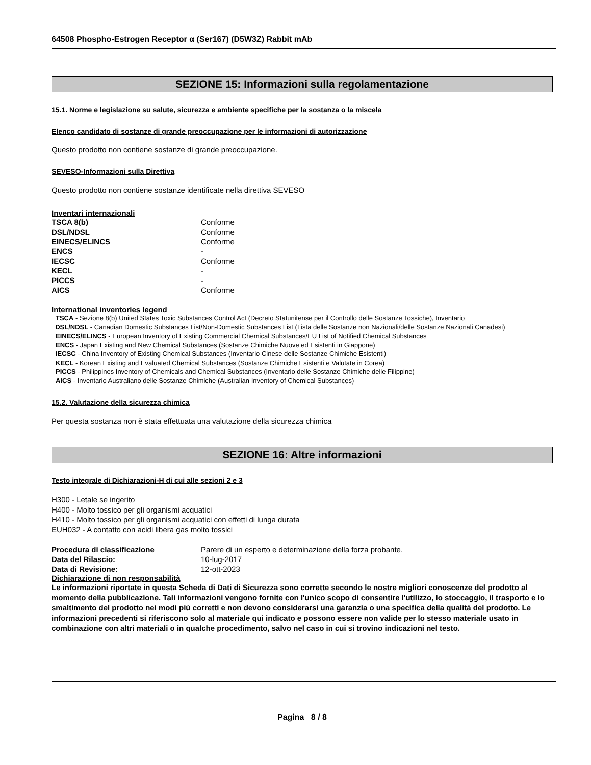64508 Phospho-Estrogen Receptor α (Ser167) (D5W3Z) Rabbit mAb
SEZIONE 15: Informazioni sulla regolamentazione
15.1. Norme e legislazione su salute, sicurezza e ambiente specifiche per la sostanza o la miscela
Elenco candidato di sostanze di grande preoccupazione per le informazioni di autorizzazione
Questo prodotto non contiene sostanze di grande preoccupazione.
SEVESO-Informazioni sulla Direttiva
Questo prodotto non contiene sostanze identificate nella direttiva SEVESO
Inventari internazionali
| TSCA 8(b) | Conforme |
| DSL/NDSL | Conforme |
| EINECS/ELINCS | Conforme |
| ENCS | - |
| IECSC | Conforme |
| KECL | - |
| PICCS | - |
| AICS | Conforme |
International inventories legend
TSCA - Sezione 8(b) United States Toxic Substances Control Act (Decreto Statunitense per il Controllo delle Sostanze Tossiche), Inventario
DSL/NDSL - Canadian Domestic Substances List/Non-Domestic Substances List (Lista delle Sostanze non Nazionali/delle Sostanze Nazionali Canadesi)
EINECS/ELINCS - European Inventory of Existing Commercial Chemical Substances/EU List of Notified Chemical Substances
ENCS - Japan Existing and New Chemical Substances (Sostanze Chimiche Nuove ed Esistenti in Giappone)
IECSC - China Inventory of Existing Chemical Substances (Inventario Cinese delle Sostanze Chimiche Esistenti)
KECL - Korean Existing and Evaluated Chemical Substances (Sostanze Chimiche Esistenti e Valutate in Corea)
PICCS - Philippines Inventory of Chemicals and Chemical Substances (Inventario delle Sostanze Chimiche delle Filippine)
AICS - Inventario Australiano delle Sostanze Chimiche (Australian Inventory of Chemical Substances)
15.2. Valutazione della sicurezza chimica
Per questa sostanza non è stata effettuata una valutazione della sicurezza chimica
SEZIONE 16: Altre informazioni
Testo integrale di Dichiarazioni-H di cui alle sezioni 2 e 3
H300 - Letale se ingerito
H400 - Molto tossico per gli organismi acquatici
H410 - Molto tossico per gli organismi acquatici con effetti di lunga durata
EUH032 - A contatto con acidi libera gas molto tossici
| Procedura di classificazione | Parere di un esperto e determinazione della forza probante. |
| Data del Rilascio: | 10-lug-2017 |
| Data di Revisione: | 12-ott-2023 |
Dichiarazione di non responsabilità
Le informazioni riportate in questa Scheda di Dati di Sicurezza sono corrette secondo le nostre migliori conoscenze del prodotto al momento della pubblicazione. Tali informazioni vengono fornite con l'unico scopo di consentire l'utilizzo, lo stoccaggio, il trasporto e lo smaltimento del prodotto nei modi più corretti e non devono considerarsi una garanzia o una specifica della qualità del prodotto. Le informazioni precedenti si riferiscono solo al materiale qui indicato e possono essere non valide per lo stesso materiale usato in combinazione con altri materiali o in qualche procedimento, salvo nel caso in cui si trovino indicazioni nel testo.
Pagina 8 / 8